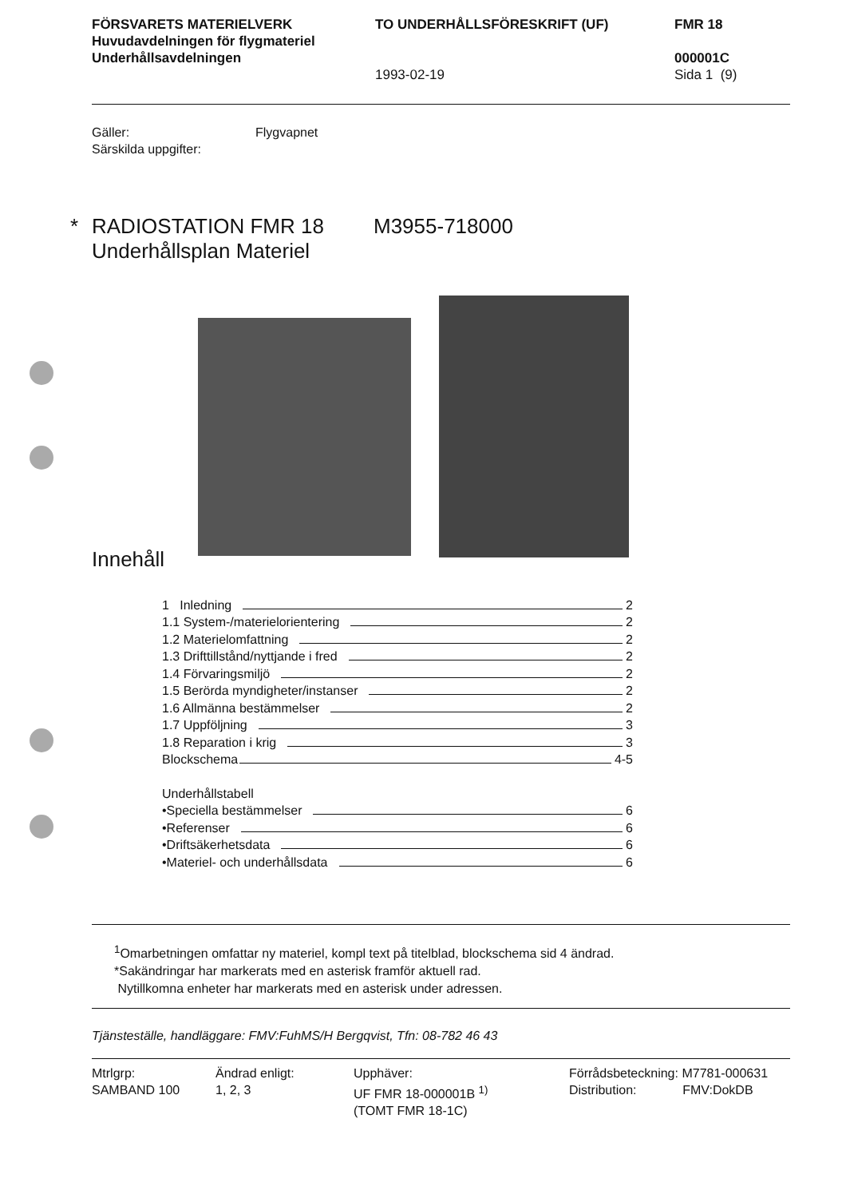FÖRSVARETS MATERIELVERK
Huvudavdelningen för flygmateriel
Underhållsavdelningen
TO UNDERHÅLLSFÖRESKRIFT (UF)
1993-02-19
FMR 18
000001C
Sida 1 (9)
Gäller:
Särskilda uppgifter:
Flygvapnet
* RADIOSTATION FMR 18
Underhållsplan Materiel
M3955-718000
Innehåll
1 Inledning 2
1.1 System-/materielorientering 2
1.2 Materielomfattning 2
1.3 Drifttillstånd/nyttjande i fred 2
1.4 Förvaringsmiljö 2
1.5 Berörda myndigheter/instanser 2
1.6 Allmänna bestämmelser 2
1.7 Uppföljning 3
1.8 Reparation i krig 3
Blockschema 4-5
Underhållstabell
•Speciella bestämmelser 6
•Referenser 6
•Driftsäkerhetsdata 6
•Materiel- och underhållsdata 6
<sup>1</sup> Omarbetningen omfattar ny materiel, kompl text på titelblad, blockschema sid 4 ändrad.
*Sakändringar har markerats med en asterisk framför aktuell rad.
Nytillkomna enheter har markerats med en asterisk under adressen.
Tjänsteställe, handläggare: FMV:FuhMS/H Bergqvist, Tfn: 08-782 46 43
Mtrlgrp:
SAMBAND 100
Ändrad enligt:
1, 2, 3
Upphäver:
UF FMR 18-000001B <sup>1)</sup>
(TOMT FMR 18-1C)
Förrådsbeteckning: M7781-000631
Distribution: FMV:DokDB